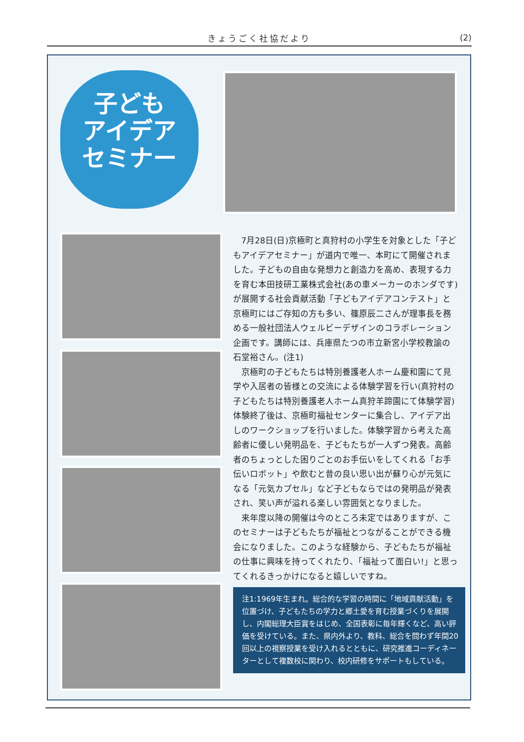きょうごく社協だより (2)
子ども
アイデア
セミナー
7月28日(日)京極町と真狩村の小学生を対象とした「子どもアイデアセミナー」が道内で唯一、本町にて開催されました。子どもの自由な発想力と創造力を高め、表現する力を育む本田技研工業株式会社(あの車メーカーのホンダです)が展開する社会貢献活動「子どもアイデアコンテスト」と京極町にはご存知の方も多い、篠原辰二さんが理事長を務める一般社団法人ウェルビーデザインのコラボレーション企画です。講師には、兵庫県たつの市立新宮小学校教諭の石堂裕さん。(注1)
京極町の子どもたちは特別養護老人ホーム慶和園にて見学や入居者の皆様との交流による体験学習を行い(真狩村の子どもたちは特別養護老人ホーム真狩羊蹄園にて体験学習)体験終了後は、京極町福祉センターに集合し、アイデア出しのワークショップを行いました。体験学習から考えた高齢者に優しい発明品を、子どもたちが一人ずつ発表。高齢者のちょっとした困りごとのお手伝いをしてくれる「お手伝いロボット」や飲むと昔の良い思い出が蘇り心が元気になる「元気カプセル」など子どもならではの発明品が発表され、笑い声が溢れる楽しい雰囲気となりました。
来年度以降の開催は今のところ未定ではありますが、このセミナーは子どもたちが福祉とつながることができる機会になりました。このような経験から、子どもたちが福祉の仕事に興味を持ってくれたり、「福祉って面白い!」と思ってくれるきっかけになると嬉しいですね。
注1:1969年生まれ。総合的な学習の時間に「地域貢献活動」を位置づけ、子どもたちの学力と郷土愛を育む授業づくりを展開し、内閣総理大臣賞をはじめ、全国表彰に毎年輝くなど、高い評価を受けている。また、県内外より、教科、総合を問わず年間20回以上の視察授業を受け入れるとともに、研究推進コーディネーターとして複数校に関わり、校内研修をサポートもしている。